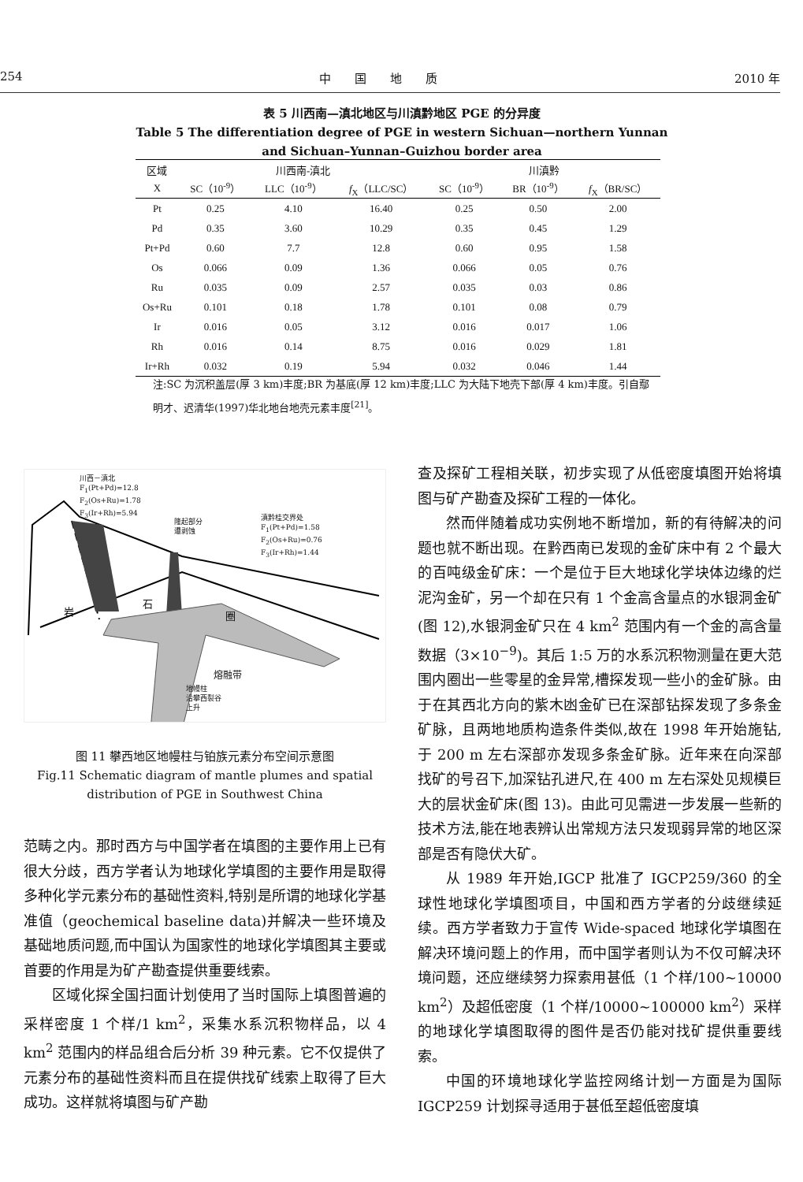254 中　　国　　地　　质 2010 年
表 5 川西南—滇北地区与川滇黔地区 PGE 的分异度
Table 5 The differentiation degree of PGE in western Sichuan—northern Yunnan and Sichuan–Yunnan–Guizhou border area
| 区域 | 川西南-滇北 | | | 川滇黔 | | |
| --- | --- | --- | --- | --- | --- | --- |
| X | SC（10<sup>-9</sup>） | LLC（10<sup>-9</sup>） | f<sub>X</sub>（LLC/SC） | SC（10<sup>-9</sup>） | BR（10<sup>-9</sup>） | f<sub>X</sub>（BR/SC） |
| Pt | 0.25 | 4.10 | 16.40 | 0.25 | 0.50 | 2.00 |
| Pd | 0.35 | 3.60 | 10.29 | 0.35 | 0.45 | 1.29 |
| Pt+Pd | 0.60 | 7.7 | 12.8 | 0.60 | 0.95 | 1.58 |
| Os | 0.066 | 0.09 | 1.36 | 0.066 | 0.05 | 0.76 |
| Ru | 0.035 | 0.09 | 2.57 | 0.035 | 0.03 | 0.86 |
| Os+Ru | 0.101 | 0.18 | 1.78 | 0.101 | 0.08 | 0.79 |
| Ir | 0.016 | 0.05 | 3.12 | 0.016 | 0.017 | 1.06 |
| Rh | 0.016 | 0.14 | 8.75 | 0.016 | 0.029 | 1.81 |
| Ir+Rh | 0.032 | 0.19 | 5.94 | 0.032 | 0.046 | 1.44 |
注:SC 为沉积盖层(厚 3 km)丰度;BR 为基底(厚 12 km)丰度;LLC 为大陆下地壳下部(厚 4 km)丰度。引自鄢明才、迟清华(1997)华北地台地壳元素丰度<sup>[21]</sup>。
川西－滇北
F<sub>1</sub>(Pt+Pd)=12.8
F<sub>2</sub>(Os+Ru)=1.78
F<sub>3</sub>(Ir+Rh)=5.94
隆起部分
遭剥蚀
滇黔桂交界处
F<sub>1</sub>(Pt+Pd)=1.58
F<sub>2</sub>(Os+Ru)=0.76
F<sub>3</sub>(Ir+Rh)=1.44
岩
石
圈
熔融带
地幔柱
沿攀西裂谷
上升
图 11 攀西地区地幔柱与铂族元素分布空间示意图
Fig.11 Schematic diagram of mantle plumes and spatial distribution of PGE in Southwest China
范畴之内。那时西方与中国学者在填图的主要作用上已有很大分歧，西方学者认为地球化学填图的主要作用是取得多种化学元素分布的基础性资料,特别是所谓的地球化学基准值（geochemical baseline data)并解决一些环境及基础地质问题,而中国认为国家性的地球化学填图其主要或首要的作用是为矿产勘查提供重要线索。
区域化探全国扫面计划使用了当时国际上填图普遍的采样密度 1 个样/1 km<sup>2</sup>，采集水系沉积物样品，以 4 km<sup>2</sup> 范围内的样品组合后分析 39 种元素。它不仅提供了元素分布的基础性资料而且在提供找矿线索上取得了巨大成功。这样就将填图与矿产勘
查及探矿工程相关联，初步实现了从低密度填图开始将填图与矿产勘查及探矿工程的一体化。
然而伴随着成功实例地不断增加，新的有待解决的问题也就不断出现。在黔西南已发现的金矿床中有 2 个最大的百吨级金矿床：一个是位于巨大地球化学块体边缘的烂泥沟金矿，另一个却在只有 1 个金高含量点的水银洞金矿(图 12),水银洞金矿只在 4 km<sup>2</sup> 范围内有一个金的高含量数据（3×10<sup>−9</sup>)。其后 1:5 万的水系沉积物测量在更大范围内圈出一些零星的金异常,槽探发现一些小的金矿脉。由于在其西北方向的紫木凼金矿已在深部钻探发现了多条金矿脉，且两地地质构造条件类似,故在 1998 年开始施钻,于 200 m 左右深部亦发现多条金矿脉。近年来在向深部找矿的号召下,加深钻孔进尺,在 400 m 左右深处见规模巨大的层状金矿床(图 13)。由此可见需进一步发展一些新的技术方法,能在地表辨认出常规方法只发现弱异常的地区深部是否有隐伏大矿。
从 1989 年开始,IGCP 批准了 IGCP259/360 的全球性地球化学填图项目，中国和西方学者的分歧继续延续。西方学者致力于宣传 Wide-spaced 地球化学填图在解决环境问题上的作用，而中国学者则认为不仅可解决环境问题，还应继续努力探索用甚低（1 个样/100~10000 km<sup>2</sup>）及超低密度（1 个样/10000~100000 km<sup>2</sup>）采样的地球化学填图取得的图件是否仍能对找矿提供重要线索。
中国的环境地球化学监控网络计划一方面是为国际 IGCP259 计划探寻适用于甚低至超低密度填